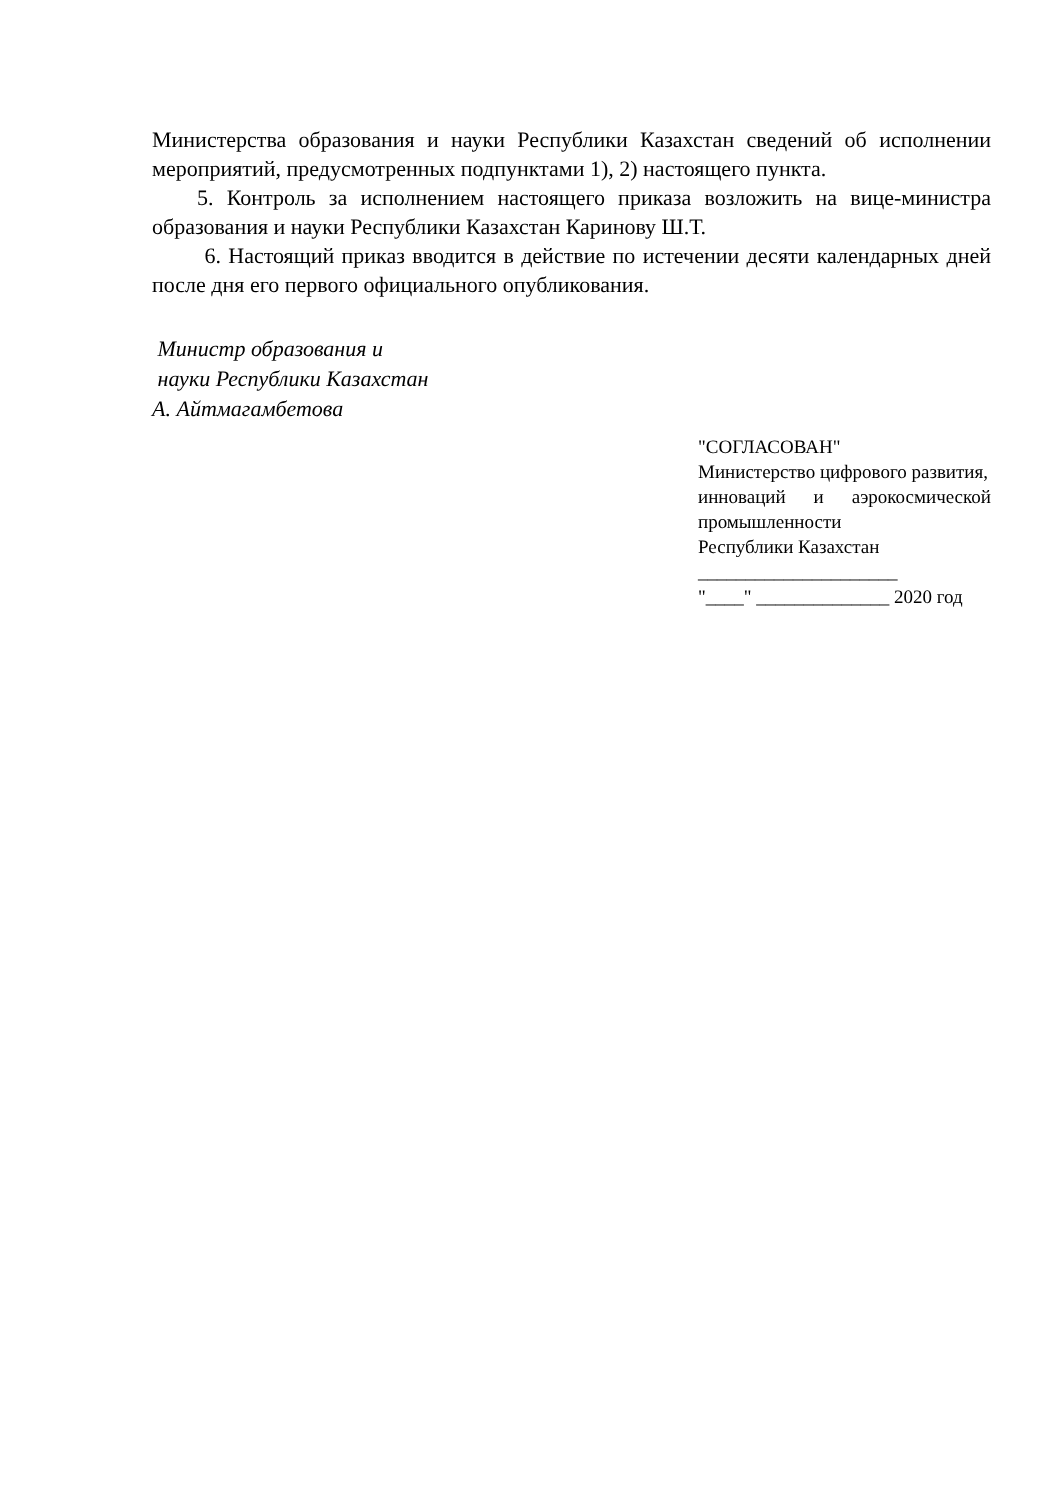Министерства образования и науки Республики Казахстан сведений об исполнении мероприятий, предусмотренных подпунктами 1), 2) настоящего пункта.
5. Контроль за исполнением настоящего приказа возложить на вице-министра образования и науки Республики Казахстан Каринову Ш.Т.
6. Настоящий приказ вводится в действие по истечении десяти календарных дней после дня его первого официального опубликования.
Министр образования и
науки Республики Казахстан
А. Айтмагамбетова
"СОГЛАСОВАН"
Министерство цифрового развития,
инноваций и аэрокосмической промышленности
Республики Казахстан
_____________________
"____" ______________ 2020 год